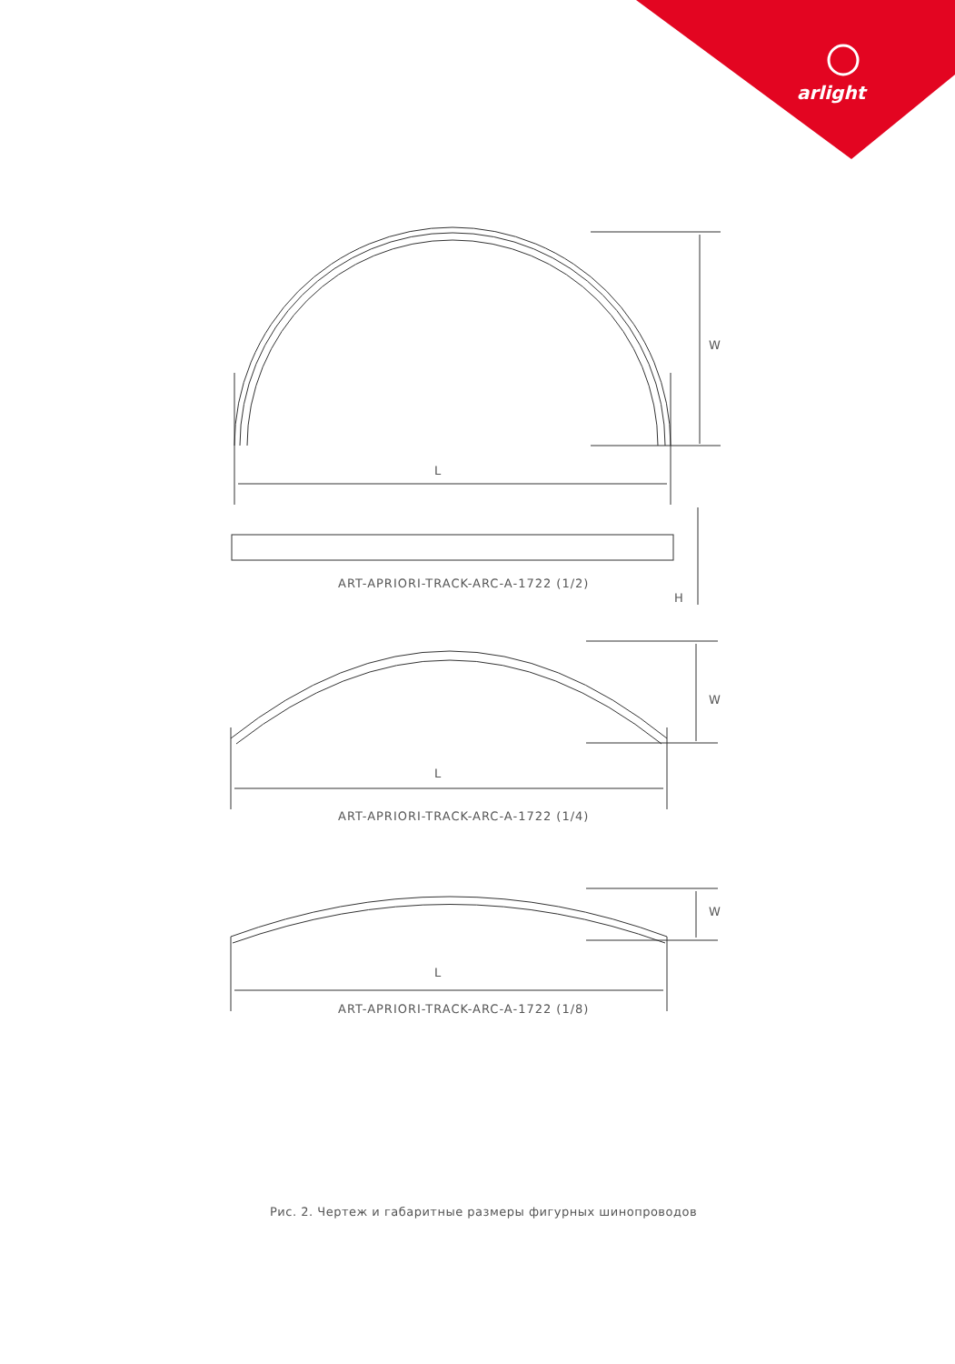arlight
W
L
ART-APRIORI-TRACK-ARC-A-1722 (1/2)
H
W
L
ART-APRIORI-TRACK-ARC-A-1722 (1/4)
W
L
ART-APRIORI-TRACK-ARC-A-1722 (1/8)
Рис. 2. Чертеж и габаритные размеры фигурных шинопроводов